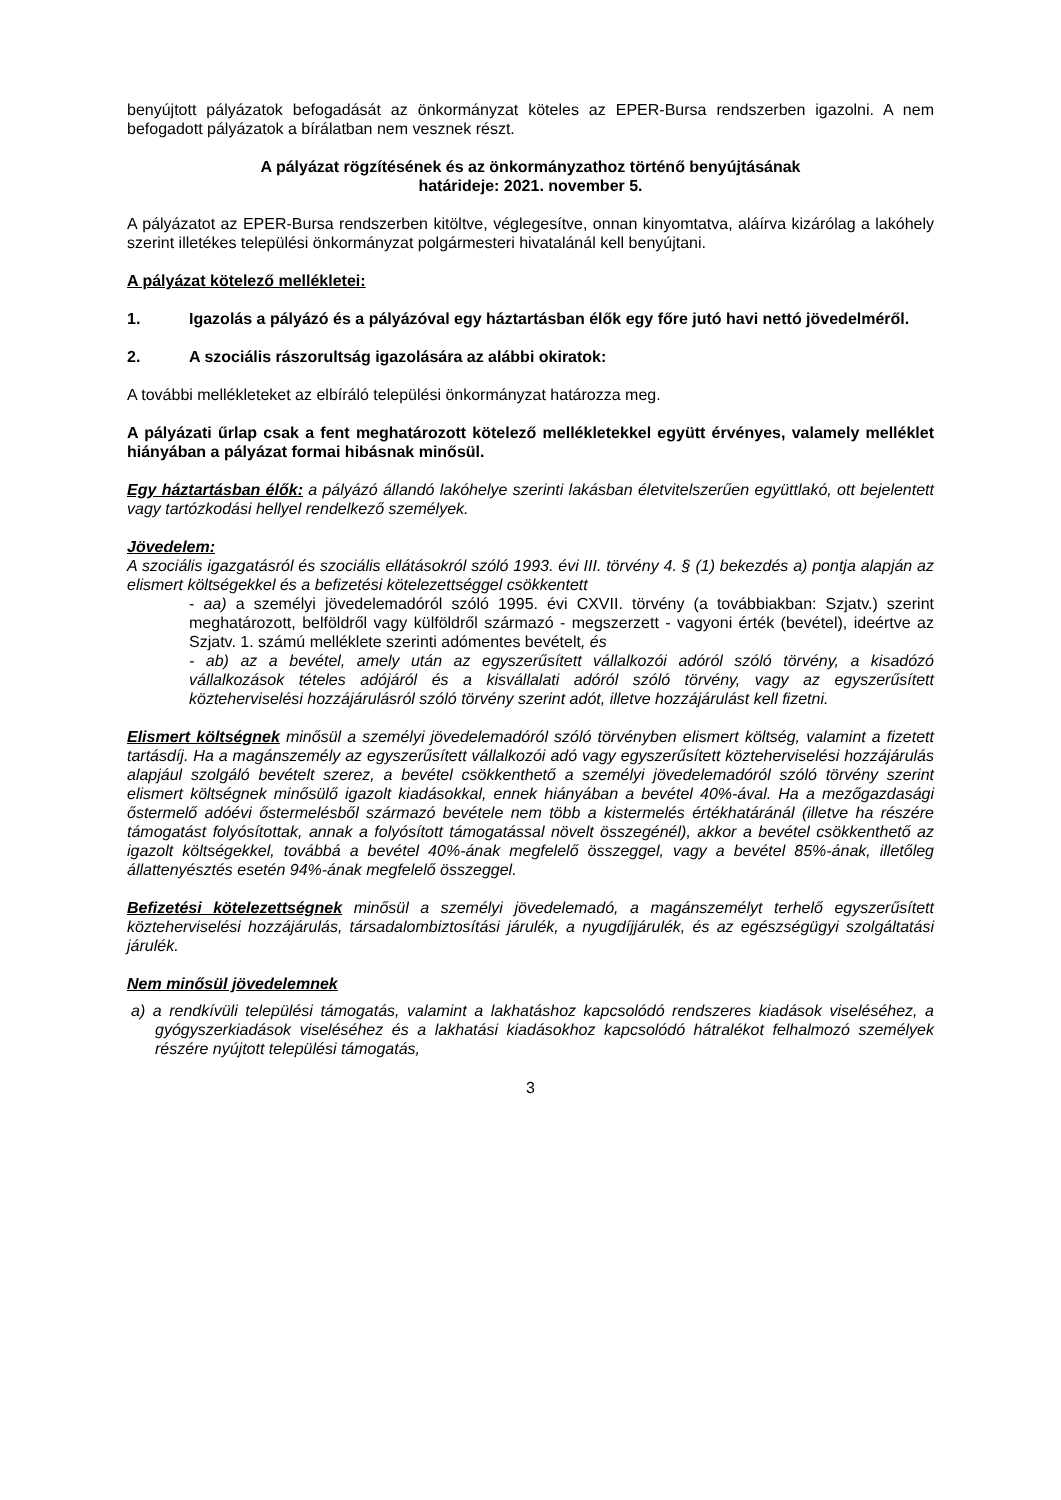benyújtott pályázatok befogadását az önkormányzat köteles az EPER-Bursa rendszerben igazolni. A nem befogadott pályázatok a bírálatban nem vesznek részt.
A pályázat rögzítésének és az önkormányzathoz történő benyújtásának
határideje: 2021. november 5.
A pályázatot az EPER-Bursa rendszerben kitöltve, véglegesítve, onnan kinyomtatva, aláírva kizárólag a lakóhely szerint illetékes települési önkormányzat polgármesteri hivatalánál kell benyújtani.
A pályázat kötelező mellékletei:
1. Igazolás a pályázó és a pályázóval egy háztartásban élők egy főre jutó havi nettó jövedelméről.
2. A szociális rászorultság igazolására az alábbi okiratok:
A további mellékleteket az elbíráló települési önkormányzat határozza meg.
A pályázati űrlap csak a fent meghatározott kötelező mellékletekkel együtt érvényes, valamely melléklet hiányában a pályázat formai hibásnak minősül.
Egy háztartásban élők: a pályázó állandó lakóhelye szerinti lakásban életvitelszerűen együttlakó, ott bejelentett vagy tartózkodási hellyel rendelkező személyek.
Jövedelem:
A szociális igazgatásról és szociális ellátásokról szóló 1993. évi III. törvény 4. § (1) bekezdés a) pontja alapján az elismert költségekkel és a befizetési kötelezettséggel csökkentett
- aa) a személyi jövedelemadóról szóló 1995. évi CXVII. törvény (a továbbiakban: Szjatv.) szerint meghatározott, belföldről vagy külföldről származó - megszerzett - vagyoni érték (bevétel), ideértve az Szjatv. 1. számú melléklete szerinti adómentes bevételt, és
- ab) az a bevétel, amely után az egyszerűsített vállalkozói adóról szóló törvény, a kisadózó vállalkozások tételes adójáról és a kisvállalati adóról szóló törvény, vagy az egyszerűsített közteherviselési hozzájárulásról szóló törvény szerint adót, illetve hozzájárulást kell fizetni.
Elismert költségnek minősül a személyi jövedelemadóról szóló törvényben elismert költség, valamint a fizetett tartásdíj. Ha a magánszemély az egyszerűsített vállalkozói adó vagy egyszerűsített közteherviselési hozzájárulás alapjául szolgáló bevételt szerez, a bevétel csökkenthető a személyi jövedelemadóról szóló törvény szerint elismert költségnek minősülő igazolt kiadásokkal, ennek hiányában a bevétel 40%-ával. Ha a mezőgazdasági őstermelő adóévi őstermelésből származó bevétele nem több a kistermelés értékhatáránál (illetve ha részére támogatást folyósítottak, annak a folyósított támogatással növelt összegénél), akkor a bevétel csökkenthető az igazolt költségekkel, továbbá a bevétel 40%-ának megfelelő összeggel, vagy a bevétel 85%-ának, illetőleg állattenyésztés esetén 94%-ának megfelelő összeggel.
Befizetési kötelezettségnek minősül a személyi jövedelemadó, a magánszemélyt terhelő egyszerűsített közteherviselési hozzájárulás, társadalombiztosítási járulék, a nyugdíjjárulék, és az egészségügyi szolgáltatási járulék.
Nem minősül jövedelemnek
a) a rendkívüli települési támogatás, valamint a lakhatáshoz kapcsolódó rendszeres kiadások viseléséhez, a gyógyszerkiadások viseléséhez és a lakhatási kiadásokhoz kapcsolódó hátralékot felhalmozó személyek részére nyújtott települési támogatás,
3